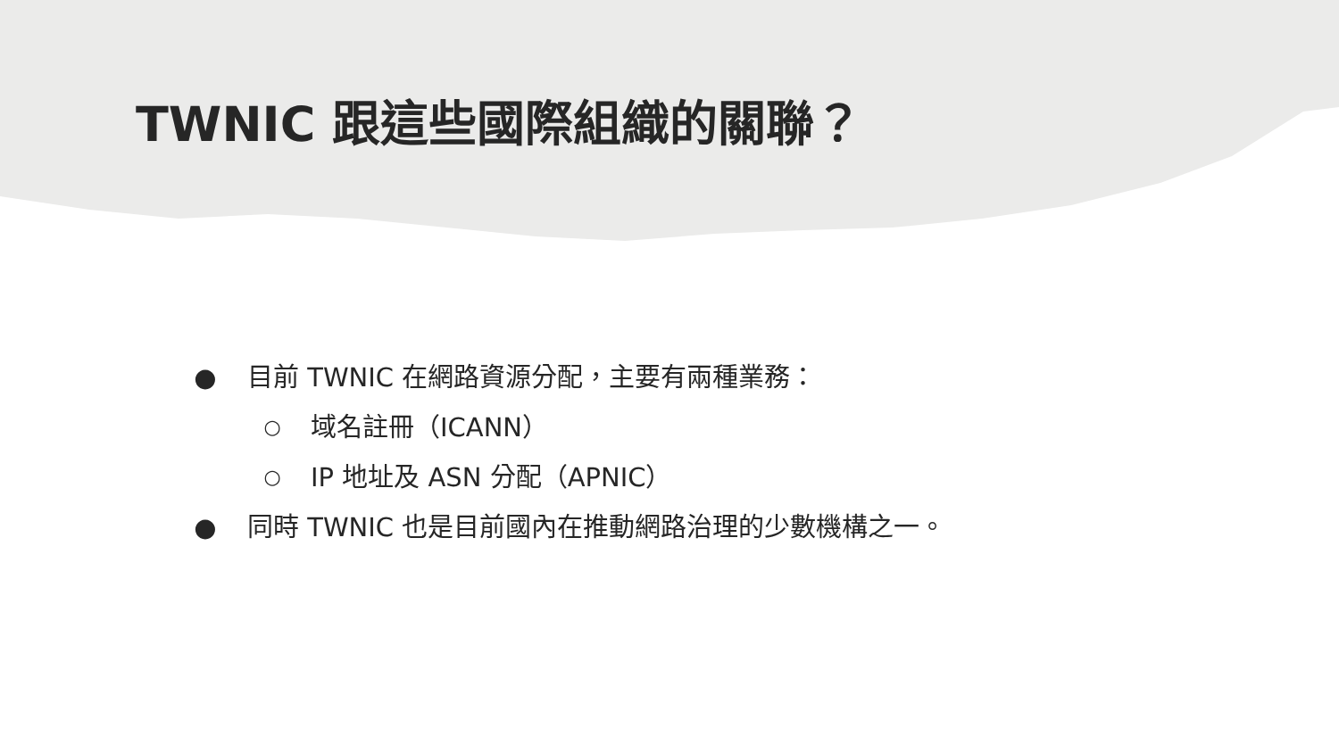TWNIC 跟這些國際組織的關聯？
● 目前 TWNIC 在網路資源分配，主要有兩種業務：
○ 域名註冊（ICANN）
○ IP 地址及 ASN 分配（APNIC）
● 同時 TWNIC 也是目前國內在推動網路治理的少數機構之一。